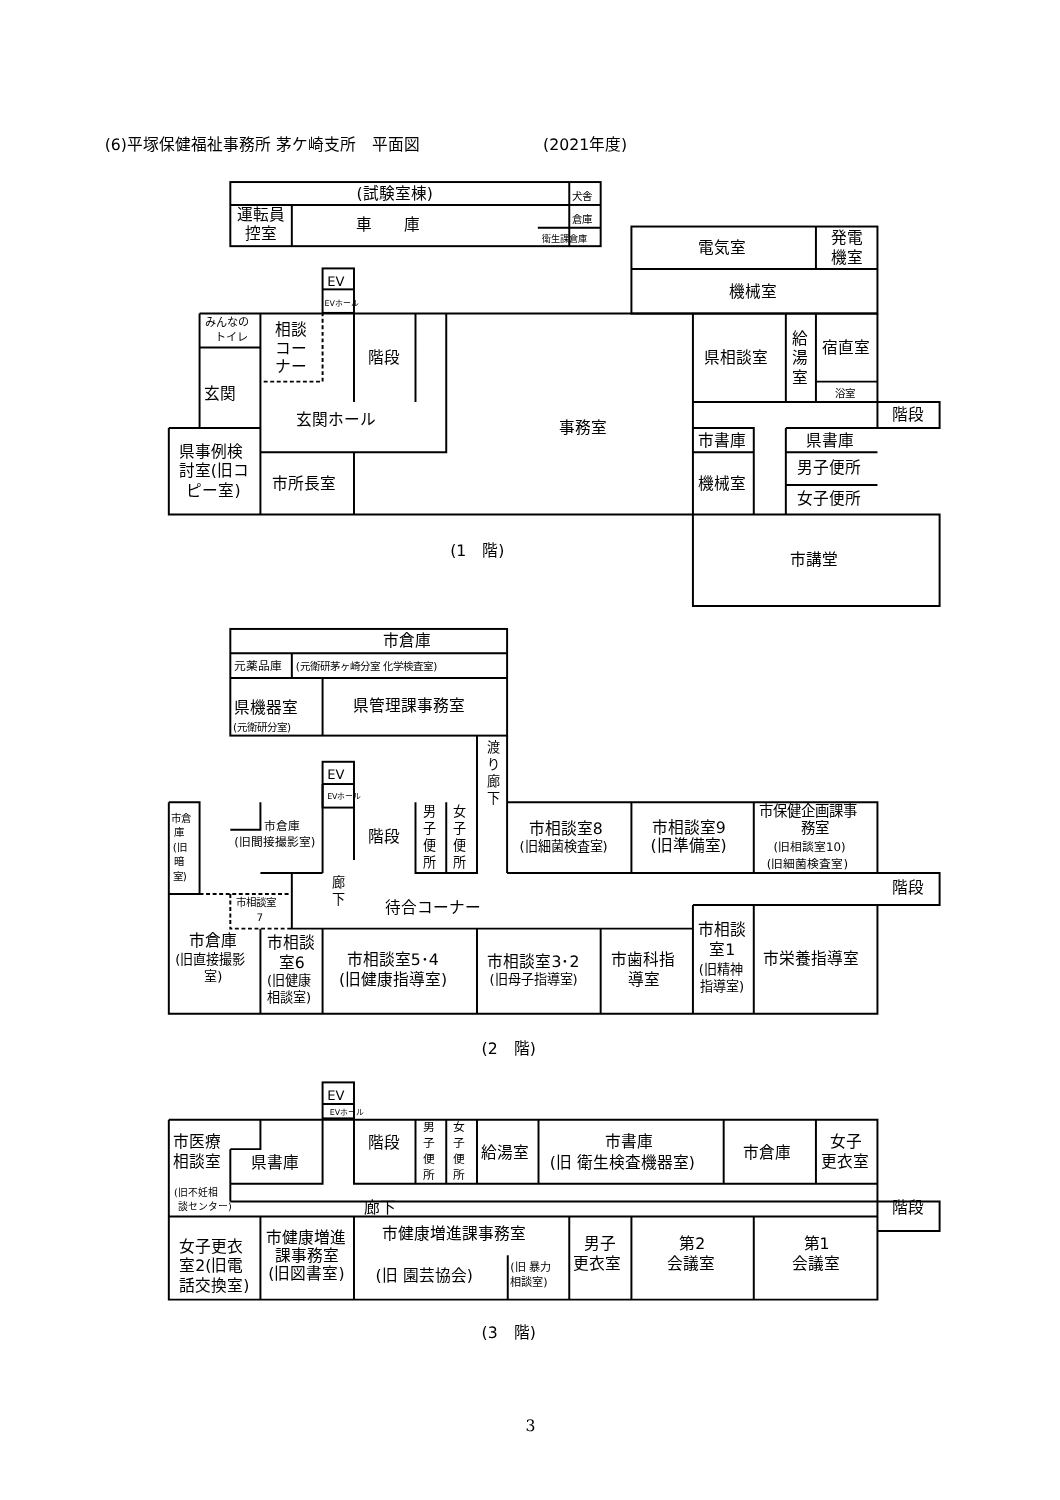(6)平塚保健福祉事務所 茅ケ崎支所　平面図
(2021年度)
(試験室棟)
犬舎
運転員
控室
車　　庫
倉庫
衛生課倉庫
電気室
発電
機室
機械室
EV
EVホール
みんなの
トイレ
相談
コー
ナー
玄関
階段
玄関ホール
事務室
県相談室
給
湯
室
宿直室
浴室
階段
市書庫
県書庫
県事例検
討室(旧コ
ピー室)
市所長室
機械室
男子便所
女子便所
(1　階)
市講堂
市倉庫
元薬品庫
(元衛研茅ヶ崎分室 化学検査室)
県機器室
(元衛研分室)
県管理課事務室
渡
り
廊
下
EV
EVホール
市倉
庫
(旧
暗
室)
市倉庫
(旧間接撮影室)
階段
男
子
便
所
女
子
便
所
市相談室8
(旧細菌検査室)
市相談室9
(旧準備室)
市保健企画課事
務室
(旧相談室10)
(旧細菌検査室)
階段
廊
下
市相談室
7
待合コーナー
市相談
室1
(旧精神
指導室)
市倉庫
(旧直接撮影
室)
市相談
室6
(旧健康
相談室)
市相談室5･4
(旧健康指導室)
市相談室3･2
(旧母子指導室)
市歯科指
導室
市栄養指導室
(2　階)
EV
EVホール
市医療
相談室
県書庫
階段
男
子
便
所
女
子
便
所
給湯室
市書庫
(旧 衛生検査機器室)
市倉庫
女子
更衣室
(旧不妊相
談センター)
廊下
階段
女子更衣
室2(旧電
話交換室)
市健康増進
課事務室
(旧図書室)
市健康増進課事務室
(旧 園芸協会)
(旧 暴力
相談室)
男子
更衣室
第2
会議室
第1
会議室
(3　階)
3